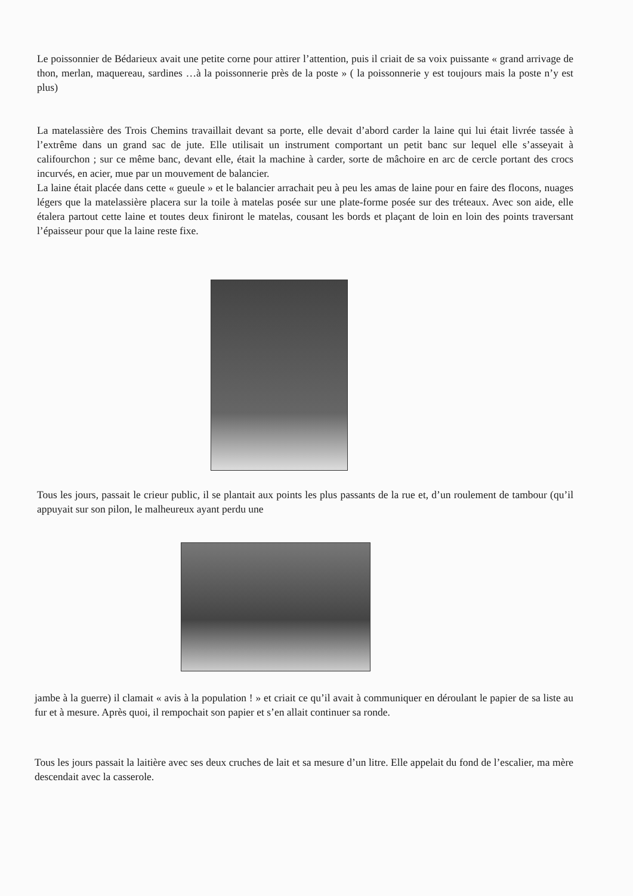Le poissonnier de Bédarieux avait une petite corne pour attirer l’attention, puis il criait de sa voix puissante « grand arrivage de thon, merlan, maquereau, sardines …à la poissonnerie près de la poste » ( la poissonnerie y est toujours mais la poste n’y est plus)
La matelassière des Trois Chemins travaillait devant sa porte, elle devait d’abord carder la laine qui lui était livrée tassée à l’extrême dans un grand sac de jute. Elle utilisait un instrument comportant un petit banc sur lequel elle s’asseyait à califourchon ; sur ce même banc, devant elle, était la machine à carder, sorte de mâchoire en arc de cercle portant des crocs incurvés, en acier, mue par un mouvement de balancier.
La laine était placée dans cette « gueule » et le balancier arrachait peu à peu les amas de laine pour en faire des flocons, nuages légers que la matelassière placera sur la toile à matelas posée sur une plate-forme posée sur des tréteaux. Avec son aide, elle étalera partout cette laine et toutes deux finiront le matelas, cousant les bords et plaçant de loin en loin des points traversant l’épaisseur pour que la laine reste fixe.
Tous les jours, passait le crieur public, il se plantait aux points les plus passants de la rue et, d’un roulement de tambour (qu’il appuyait sur son pilon, le malheureux ayant perdu une
jambe à la guerre) il clamait « avis à la population ! » et criait ce qu’il avait à communiquer en déroulant le papier de sa liste au fur et à mesure. Après quoi, il rempochait son papier et s’en allait continuer sa ronde.
Tous les jours passait la laitière avec ses deux cruches de lait et sa mesure d’un litre. Elle appelait du fond de l’escalier, ma mère descendait avec la casserole.